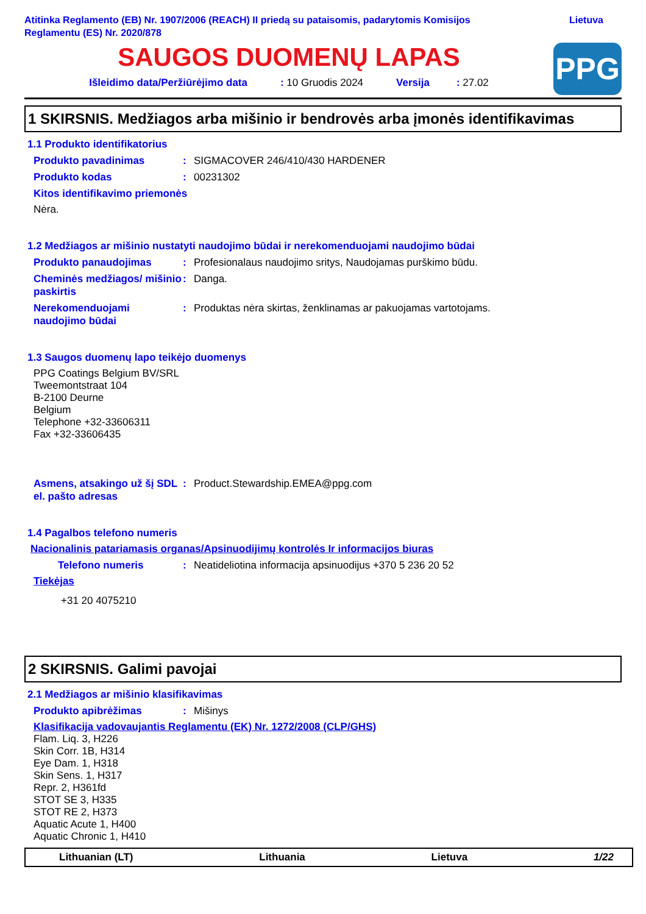Atitinka Reglamento (EB) Nr. 1907/2006 (REACH) II priedą su pataisomis, padarytomis Komisijos
Reglamentu (ES) Nr. 2020/878
Lietuva
SAUGOS DUOMENŲ LAPAS
Išleidimo data/Peržiūrėjimo data: 10 Gruodis 2024 Versija: 27.02
PPG
1 SKIRSNIS. Medžiagos arba mišinio ir bendrovės arba įmonės identifikavimas
1.1 Produkto identifikatorius
Produkto pavadinimas : SIGMACOVER 246/410/430 HARDENER
Produkto kodas : 00231302
Kitos identifikavimo priemonės
Nėra.
1.2 Medžiagos ar mišinio nustatyti naudojimo būdai ir nerekomenduojami naudojimo būdai
Produkto panaudojimas : Profesionalaus naudojimo sritys, Naudojamas purškimo būdu.
Cheminės medžiagos/ mišinio paskirtis
: Danga.
Nerekomenduojami naudojimo būdai
: Produktas nėra skirtas, ženklinamas ar pakuojamas vartotojams.
1.3 Saugos duomenų lapo teikėjo duomenys
PPG Coatings Belgium BV/SRL
Tweemontstraat 104
B-2100 Deurne
Belgium
Telephone +32-33606311
Fax +32-33606435
Asmens, atsakingo už šį SDL el. pašto adresas
: Product.Stewardship.EMEA@ppg.com
1.4 Pagalbos telefono numeris
Nacionalinis patariamasis organas/Apsinuodijimų kontrolės Ir informacijos biuras
Telefono numeris : Neatideliotina informacija apsinuodijus +370 5 236 20 52
Tiekėjas
+31 20 4075210
2 SKIRSNIS. Galimi pavojai
2.1 Medžiagos ar mišinio klasifikavimas
Produkto apibrėžimas : Mišinys
Klasifikacija vadovaujantis Reglamentu (EK) Nr. 1272/2008 (CLP/GHS)
Flam. Liq. 3, H226
Skin Corr. 1B, H314
Eye Dam. 1, H318
Skin Sens. 1, H317
Repr. 2, H361fd
STOT SE 3, H335
STOT RE 2, H373
Aquatic Acute 1, H400
Aquatic Chronic 1, H410
Lithuanian (LT) Lithuania Lietuva 1/22